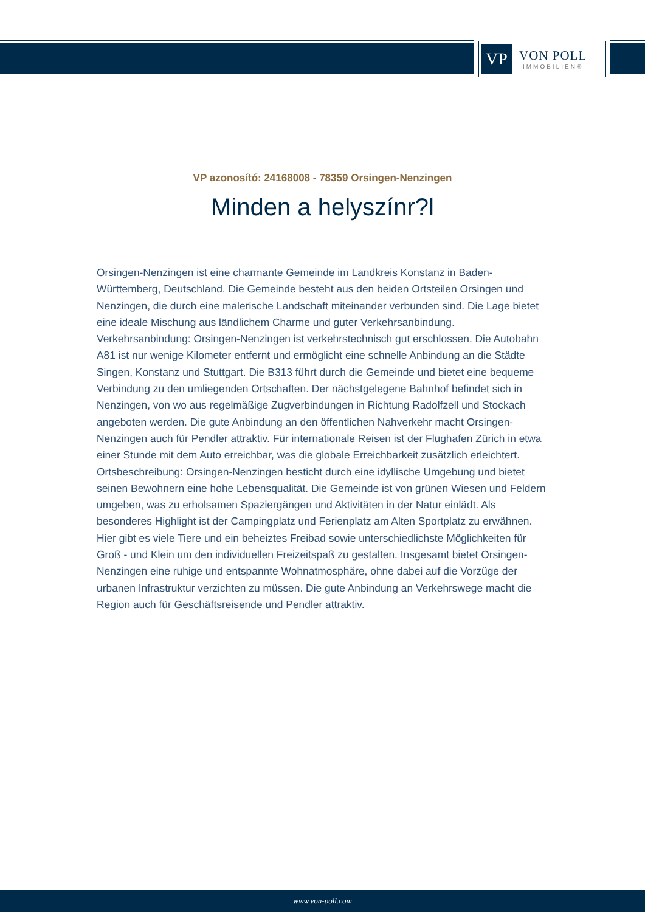VP
VON POLL
IMMOBILIEN®
VP azonosító: 24168008 - 78359 Orsingen-Nenzingen
Minden a helyszínr?l
Orsingen-Nenzingen ist eine charmante Gemeinde im Landkreis Konstanz in Baden-Württemberg, Deutschland. Die Gemeinde besteht aus den beiden Ortsteilen Orsingen und Nenzingen, die durch eine malerische Landschaft miteinander verbunden sind. Die Lage bietet eine ideale Mischung aus ländlichem Charme und guter Verkehrsanbindung. Verkehrsanbindung: Orsingen-Nenzingen ist verkehrstechnisch gut erschlossen. Die Autobahn A81 ist nur wenige Kilometer entfernt und ermöglicht eine schnelle Anbindung an die Städte Singen, Konstanz und Stuttgart. Die B313 führt durch die Gemeinde und bietet eine bequeme Verbindung zu den umliegenden Ortschaften. Der nächstgelegene Bahnhof befindet sich in Nenzingen, von wo aus regelmäßige Zugverbindungen in Richtung Radolfzell und Stockach angeboten werden. Die gute Anbindung an den öffentlichen Nahverkehr macht Orsingen-Nenzingen auch für Pendler attraktiv. Für internationale Reisen ist der Flughafen Zürich in etwa einer Stunde mit dem Auto erreichbar, was die globale Erreichbarkeit zusätzlich erleichtert. Ortsbeschreibung: Orsingen-Nenzingen besticht durch eine idyllische Umgebung und bietet seinen Bewohnern eine hohe Lebensqualität. Die Gemeinde ist von grünen Wiesen und Feldern umgeben, was zu erholsamen Spaziergängen und Aktivitäten in der Natur einlädt. Als besonderes Highlight ist der Campingplatz und Ferienplatz am Alten Sportplatz zu erwähnen. Hier gibt es viele Tiere und ein beheiztes Freibad sowie unterschiedlichste Möglichkeiten für Groß - und Klein um den individuellen Freizeitspaß zu gestalten. Insgesamt bietet Orsingen-Nenzingen eine ruhige und entspannte Wohnatmosphäre, ohne dabei auf die Vorzüge der urbanen Infrastruktur verzichten zu müssen. Die gute Anbindung an Verkehrswege macht die Region auch für Geschäftsreisende und Pendler attraktiv.
www.von-poll.com